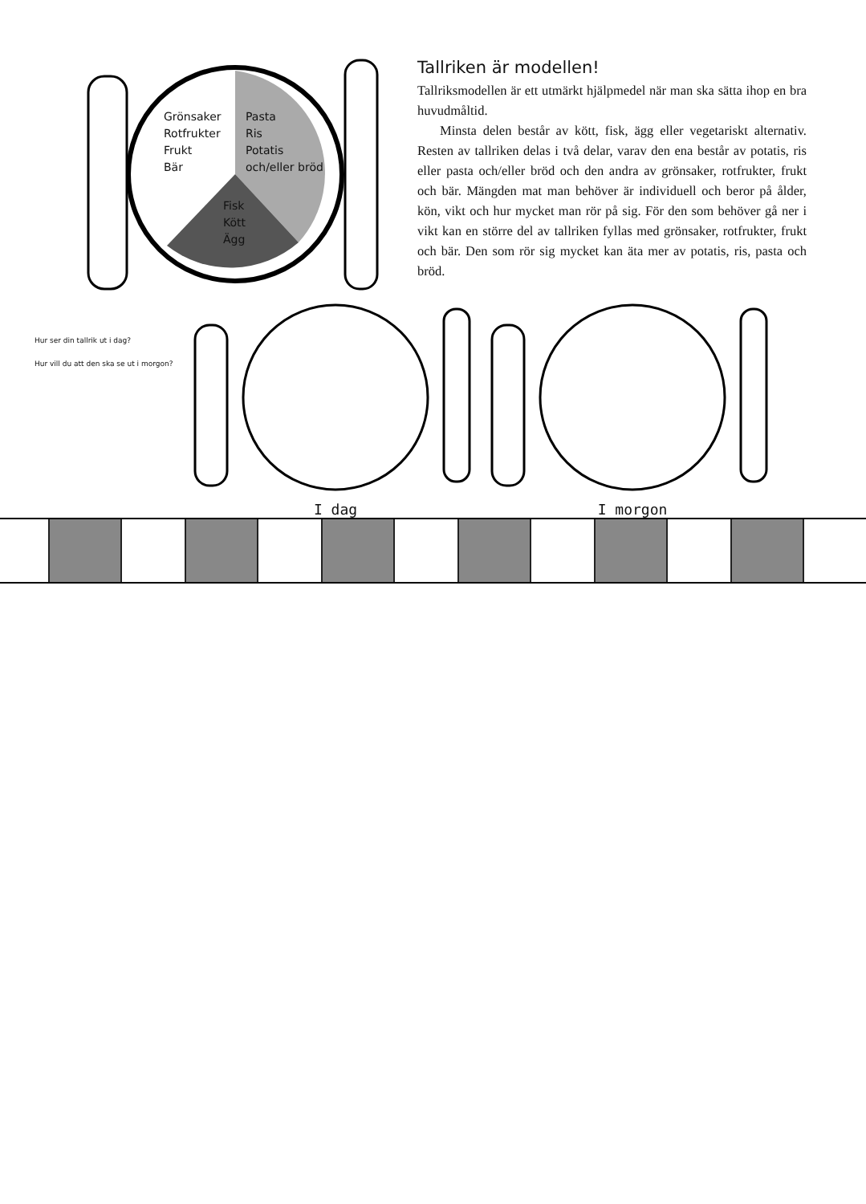Grönsaker
Rotfrukter
Frukt
Bär
Pasta
Ris
Potatis
och/eller bröd
Fisk
Kött
Ägg
Tallriken är modellen!
Tallriksmodellen är ett utmärkt hjälpmedel när man ska sätta ihop en bra huvudmåltid.
Minsta delen består av kött, fisk, ägg eller vegetariskt alternativ. Resten av tallriken delas i två delar, varav den ena består av potatis, ris eller pasta och/eller bröd och den andra av grönsaker, rotfrukter, frukt och bär. Mängden mat man behöver är individuell och beror på ålder, kön, vikt och hur mycket man rör på sig. För den som behöver gå ner i vikt kan en större del av tallriken fyllas med grönsaker, rotfrukter, frukt och bär. Den som rör sig mycket kan äta mer av potatis, ris, pasta och bröd.
Hur ser din tallrik ut i dag?
Hur vill du att den ska se ut i morgon?
I dag
I morgon